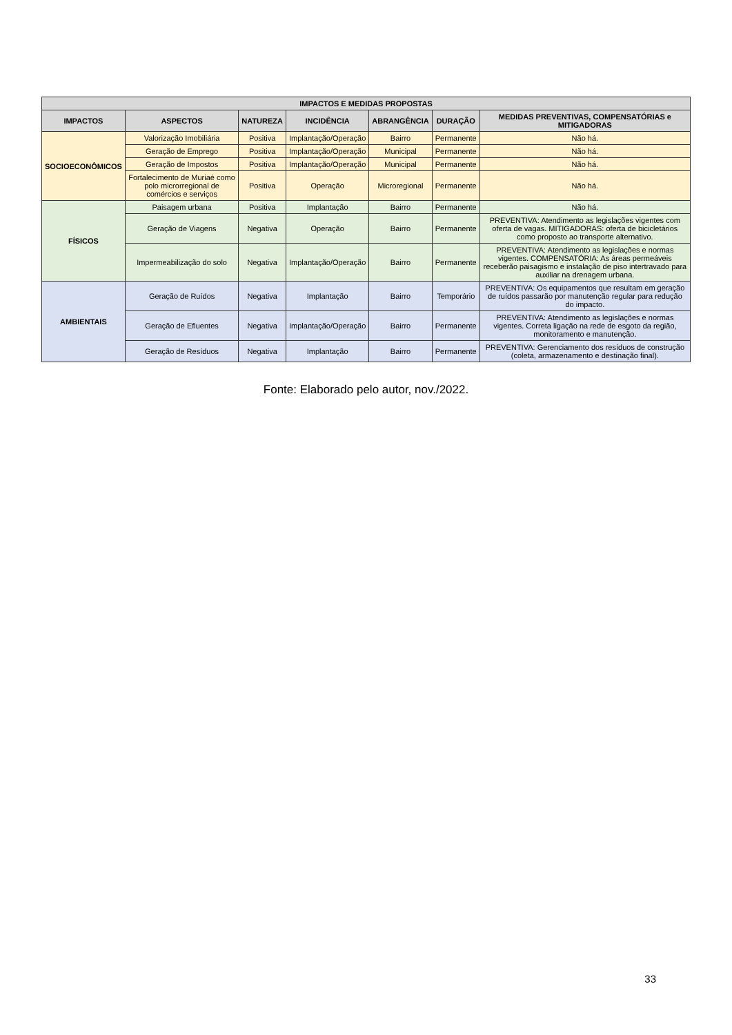| IMPACTOS E MEDIDAS PROPOSTAS | | | | | | |
| --- | --- | --- | --- | --- | --- | --- |
| IMPACTOS | ASPECTOS | NATUREZA | INCIDÊNCIA | ABRANGÊNCIA | DURAÇÃO | MEDIDAS PREVENTIVAS, COMPENSATÓRIAS e MITIGADORAS |
| SOCIOECONÔMICOS | Valorização Imobiliária | Positiva | Implantação/Operação | Bairro | Permanente | Não há. |
| | Geração de Emprego | Positiva | Implantação/Operação | Municipal | Permanente | Não há. |
| | Geração de Impostos | Positiva | Implantação/Operação | Municipal | Permanente | Não há. |
| | Fortalecimento de Muriaé como polo microrregional de comércios e serviços | Positiva | Operação | Microregional | Permanente | Não há. |
| FÍSICOS | Paisagem urbana | Positiva | Implantação | Bairro | Permanente | Não há. |
| | Geração de Viagens | Negativa | Operação | Bairro | Permanente | PREVENTIVA: Atendimento as legislações vigentes com oferta de vagas. MITIGADORAS: oferta de bicicletários como proposto ao transporte alternativo. |
| | Impermeabilização do solo | Negativa | Implantação/Operação | Bairro | Permanente | PREVENTIVA: Atendimento as legislações e normas vigentes. COMPENSATÓRIA: As áreas permeáveis receberão paisagismo e instalação de piso intertravado para auxiliar na drenagem urbana. |
| AMBIENTAIS | Geração de Ruídos | Negativa | Implantação | Bairro | Temporário | PREVENTIVA: Os equipamentos que resultam em geração de ruídos passarão por manutenção regular para redução do impacto. |
| | Geração de Efluentes | Negativa | Implantação/Operação | Bairro | Permanente | PREVENTIVA: Atendimento as legislações e normas vigentes. Correta ligação na rede de esgoto da região, monitoramento e manutenção. |
| | Geração de Resíduos | Negativa | Implantação | Bairro | Permanente | PREVENTIVA: Gerenciamento dos resíduos de construção (coleta, armazenamento e destinação final). |
Fonte: Elaborado pelo autor, nov./2022.
33